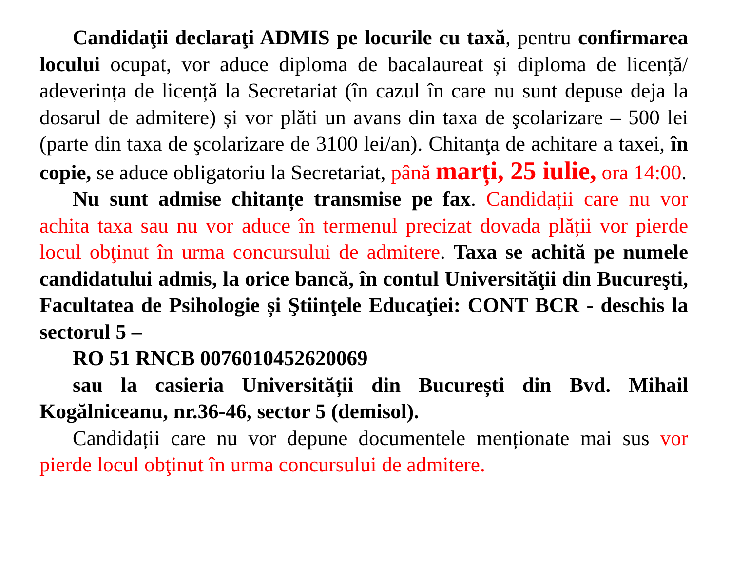Candidaţii declaraţi ADMIS pe locurile cu taxă, pentru confirmarea locului ocupat, vor aduce diploma de bacalaureat și diploma de licență/ adeverința de licență la Secretariat (în cazul în care nu sunt depuse deja la dosarul de admitere) și vor plăti un avans din taxa de şcolarizare – 500 lei (parte din taxa de şcolarizare de 3100 lei/an). Chitanţa de achitare a taxei, în copie, se aduce obligatoriu la Secretariat, până marți, 25 iulie, ora 14:00.
Nu sunt admise chitanțe transmise pe fax. Candidații care nu vor achita taxa sau nu vor aduce în termenul precizat dovada plății vor pierde locul obţinut în urma concursului de admitere. Taxa se achită pe numele candidatului admis, la orice bancă, în contul Universităţii din Bucureşti, Facultatea de Psihologie și Ştiinţele Educaţiei: CONT BCR - deschis la sectorul 5 –
RO 51 RNCB 0076010452620069
sau la casieria Universității din București din Bvd. Mihail Kogălniceanu, nr.36-46, sector 5 (demisol).
Candidații care nu vor depune documentele menționate mai sus vor pierde locul obţinut în urma concursului de admitere.